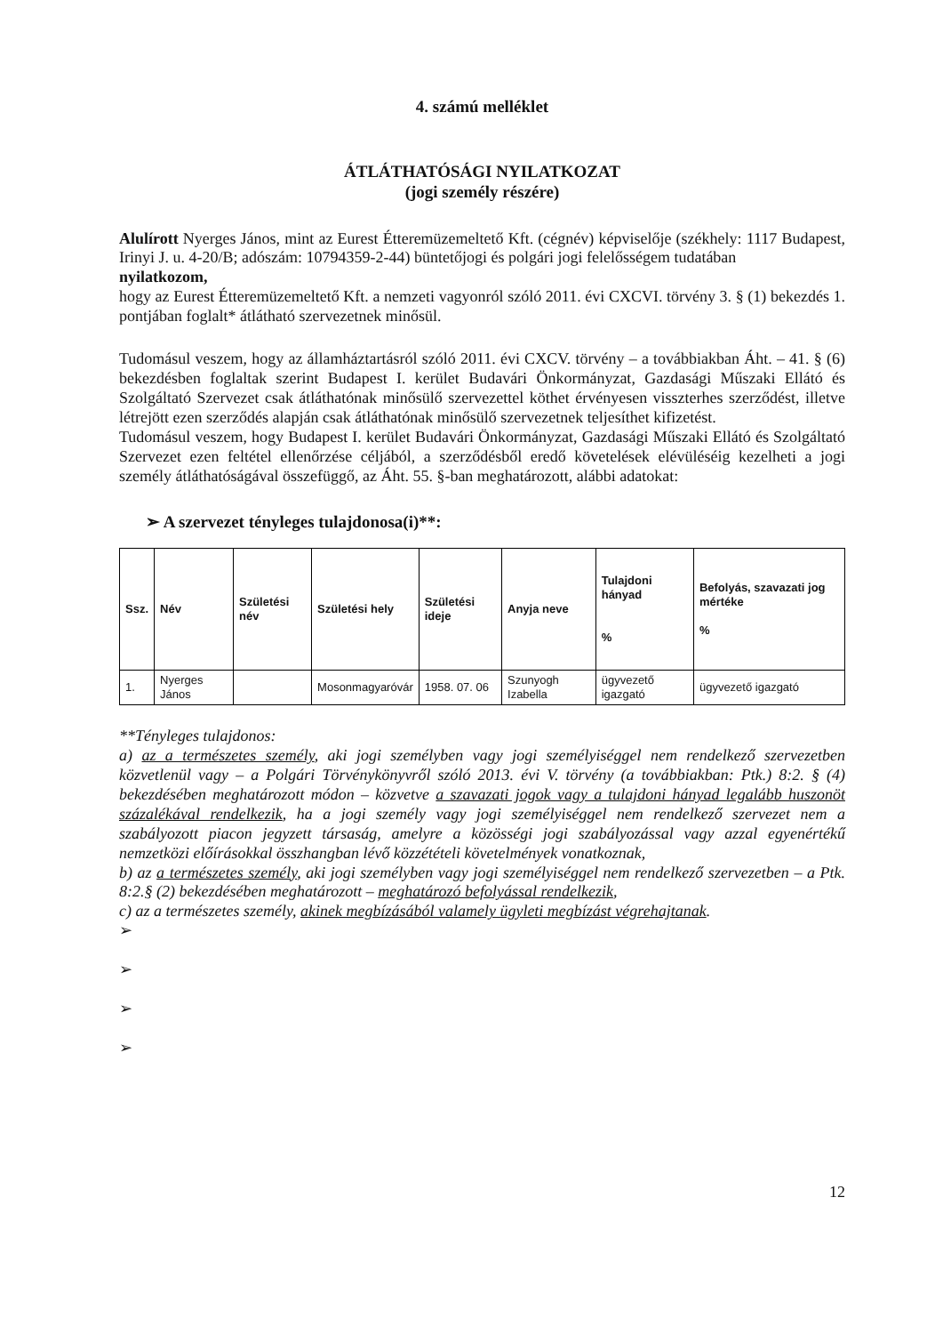4. számú melléklet
ÁTLÁTHATÓSÁGI NYILATKOZAT
(jogi személy részére)
Alulírott Nyerges János, mint az Eurest Étteremüzemeltető Kft. (cégnév) képviselője (székhely: 1117 Budapest, Irinyi J. u. 4-20/B; adószám: 10794359-2-44) büntetőjogi és polgári jogi felelősségem tudatában
nyilatkozom,
hogy az Eurest Étteremüzemeltető Kft. a nemzeti vagyonról szóló 2011. évi CXCVI. törvény 3. § (1) bekezdés 1. pontjában foglalt* átlátható szervezetnek minősül.
Tudomásul veszem, hogy az államháztartásról szóló 2011. évi CXCV. törvény – a továbbiakban Áht. – 41. § (6) bekezdésben foglaltak szerint Budapest I. kerület Budavári Önkormányzat, Gazdasági Műszaki Ellátó és Szolgáltató Szervezet csak átláthatónak minősülő szervezettel köthet érvényesen visszterhes szerződést, illetve létrejött ezen szerződés alapján csak átláthatónak minősülő szervezetnek teljesíthet kifizetést.
Tudomásul veszem, hogy Budapest I. kerület Budavári Önkormányzat, Gazdasági Műszaki Ellátó és Szolgáltató Szervezet ezen feltétel ellenőrzése céljából, a szerződésből eredő követelések elévüléséig kezelheti a jogi személy átláthatóságával összefüggő, az Áht. 55. §-ban meghatározott, alábbi adatokat:
➢ A szervezet tényleges tulajdonosa(i)**:
| Ssz. | Név | Születési név | Születési hely | Születési ideje | Anyja neve | Tulajdoni hányad % | Befolyás, szavazati jog mértéke % |
| --- | --- | --- | --- | --- | --- | --- | --- |
| 1. | Nyerges János | | Mosonmagyaróvár | 1958. 07. 06 | Szunyogh Izabella | ügyvezető igazgató | ügyvezető igazgató |
**Tényleges tulajdonos:
a) az a természetes személy, aki jogi személyben vagy jogi személyiséggel nem rendelkező szervezetben közvetlenül vagy – a Polgári Törvénykönyvről szóló 2013. évi V. törvény (a továbbiakban: Ptk.) 8:2. § (4) bekezdésében meghatározott módon – közvetve a szavazati jogok vagy a tulajdoni hányad legalább huszonöt százalékával rendelkezik, ha a jogi személy vagy jogi személyiséggel nem rendelkező szervezet nem a szabályozott piacon jegyzett társaság, amelyre a közösségi jogi szabályozással vagy azzal egyenértékű nemzetközi előírásokkal összhangban lévő közzétételi követelmények vonatkoznak,
b) az a természetes személy, aki jogi személyben vagy jogi személyiséggel nem rendelkező szervezetben – a Ptk. 8:2.§ (2) bekezdésében meghatározott – meghatározó befolyással rendelkezik,
c) az a természetes személy, akinek megbízásából valamely ügyleti megbízást végrehajtanak.
➢
➢
➢
➢
12